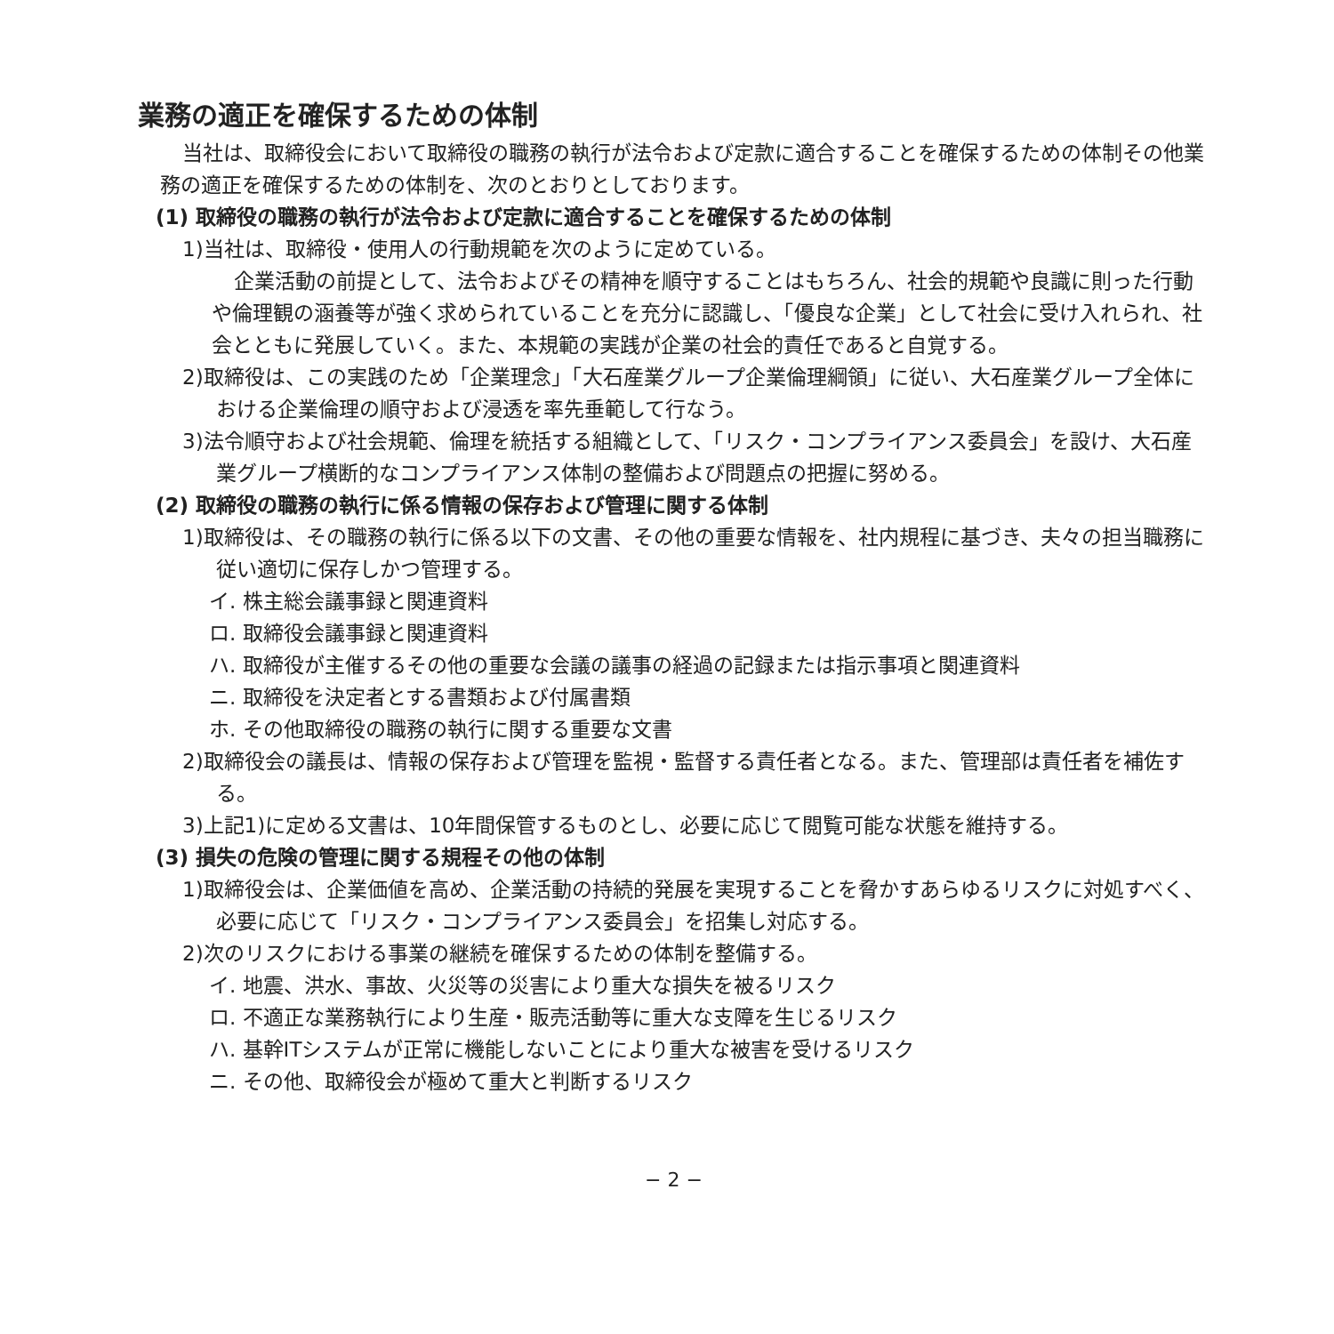業務の適正を確保するための体制
当社は、取締役会において取締役の職務の執行が法令および定款に適合することを確保するための体制その他業務の適正を確保するための体制を、次のとおりとしております。
(1) 取締役の職務の執行が法令および定款に適合することを確保するための体制
1)当社は、取締役・使用人の行動規範を次のように定めている。
企業活動の前提として、法令およびその精神を順守することはもちろん、社会的規範や良識に則った行動や倫理観の涵養等が強く求められていることを充分に認識し、「優良な企業」として社会に受け入れられ、社会とともに発展していく。また、本規範の実践が企業の社会的責任であると自覚する。
2)取締役は、この実践のため「企業理念」「大石産業グループ企業倫理綱領」に従い、大石産業グループ全体における企業倫理の順守および浸透を率先垂範して行なう。
3)法令順守および社会規範、倫理を統括する組織として、「リスク・コンプライアンス委員会」を設け、大石産業グループ横断的なコンプライアンス体制の整備および問題点の把握に努める。
(2) 取締役の職務の執行に係る情報の保存および管理に関する体制
1)取締役は、その職務の執行に係る以下の文書、その他の重要な情報を、社内規程に基づき、夫々の担当職務に従い適切に保存しかつ管理する。
イ. 株主総会議事録と関連資料
ロ. 取締役会議事録と関連資料
ハ. 取締役が主催するその他の重要な会議の議事の経過の記録または指示事項と関連資料
ニ. 取締役を決定者とする書類および付属書類
ホ. その他取締役の職務の執行に関する重要な文書
2)取締役会の議長は、情報の保存および管理を監視・監督する責任者となる。また、管理部は責任者を補佐する。
3)上記1)に定める文書は、10年間保管するものとし、必要に応じて閲覧可能な状態を維持する。
(3) 損失の危険の管理に関する規程その他の体制
1)取締役会は、企業価値を高め、企業活動の持続的発展を実現することを脅かすあらゆるリスクに対処すべく、必要に応じて「リスク・コンプライアンス委員会」を招集し対応する。
2)次のリスクにおける事業の継続を確保するための体制を整備する。
イ. 地震、洪水、事故、火災等の災害により重大な損失を被るリスク
ロ. 不適正な業務執行により生産・販売活動等に重大な支障を生じるリスク
ハ. 基幹ITシステムが正常に機能しないことにより重大な被害を受けるリスク
ニ. その他、取締役会が極めて重大と判断するリスク
− 2 −